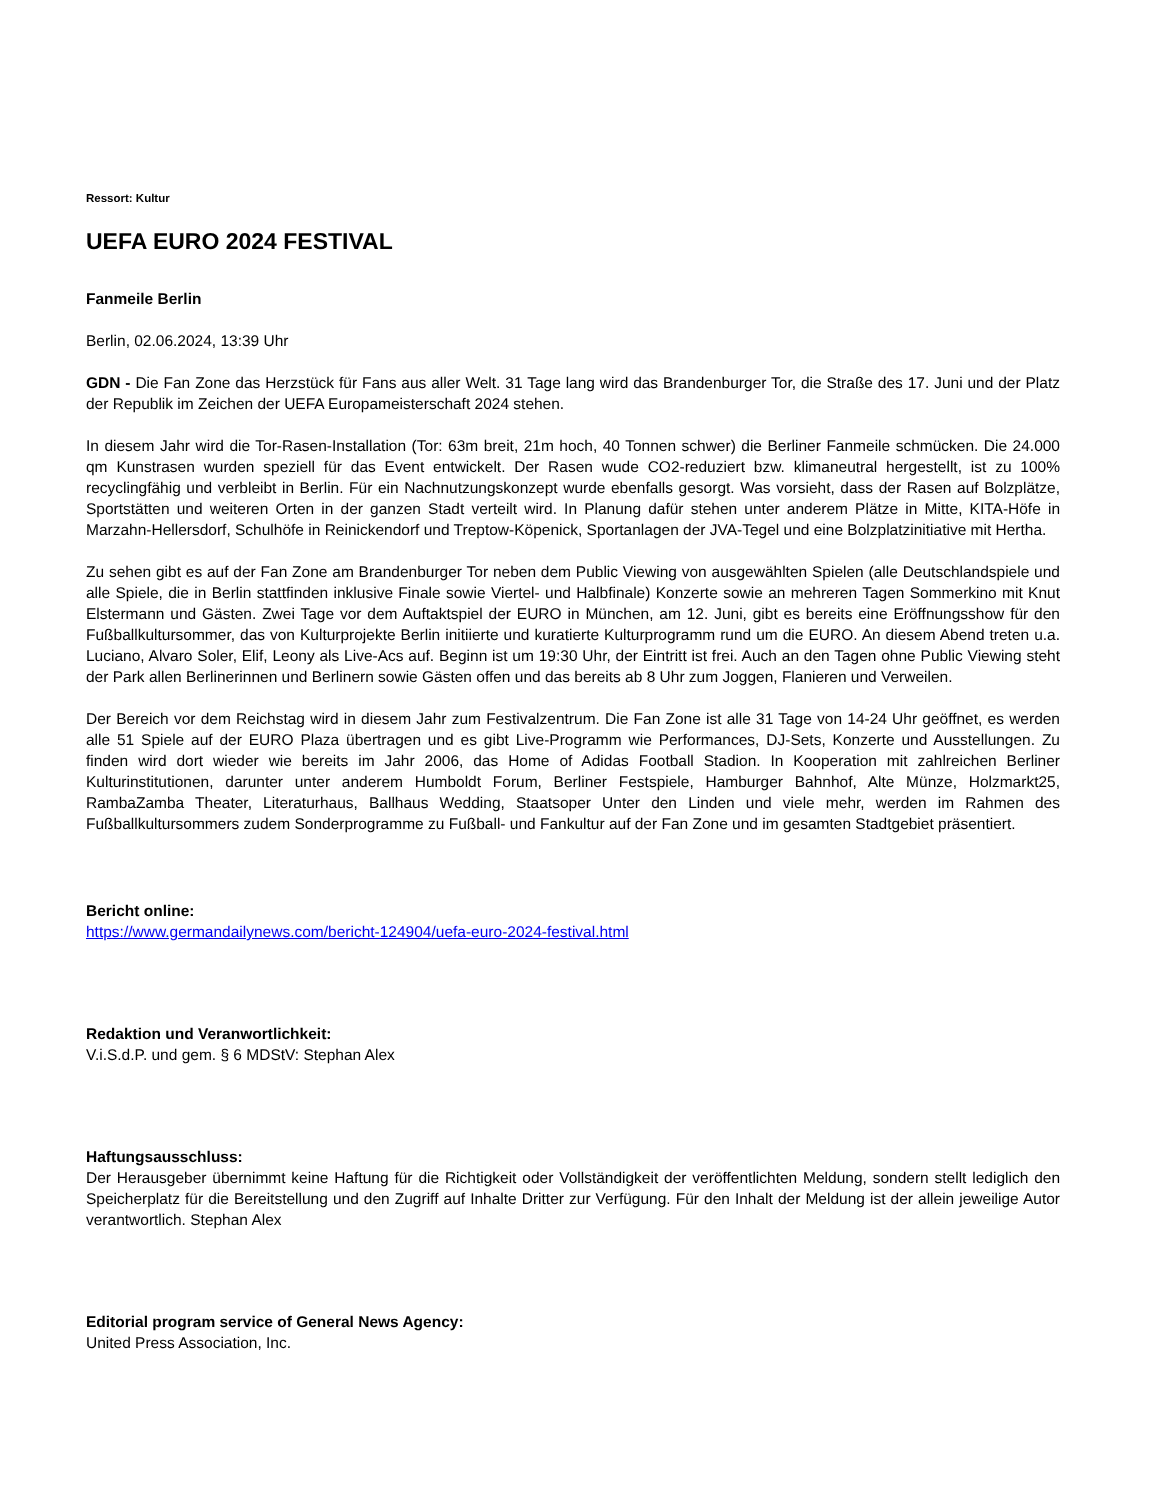Ressort: Kultur
UEFA EURO 2024 FESTIVAL
Fanmeile Berlin
Berlin, 02.06.2024, 13:39 Uhr
GDN - Die Fan Zone das Herzstück für Fans aus aller Welt. 31 Tage lang wird das Brandenburger Tor, die Straße des 17. Juni und der Platz der Republik im Zeichen der UEFA Europameisterschaft 2024 stehen.
In diesem Jahr wird die Tor-Rasen-Installation (Tor: 63m breit, 21m hoch, 40 Tonnen schwer) die Berliner Fanmeile schmücken. Die 24.000 qm Kunstrasen wurden speziell für das Event entwickelt. Der Rasen wude CO2-reduziert bzw. klimaneutral hergestellt, ist zu 100% recyclingfähig und verbleibt in Berlin. Für ein Nachnutzungskonzept wurde ebenfalls gesorgt. Was vorsieht, dass der Rasen auf Bolzplätze, Sportstätten und weiteren Orten in der ganzen Stadt verteilt wird. In Planung dafür stehen unter anderem Plätze in Mitte, KITA-Höfe in Marzahn-Hellersdorf, Schulhöfe in Reinickendorf und Treptow-Köpenick, Sportanlagen der JVA-Tegel und eine Bolzplatzinitiative mit Hertha.
Zu sehen gibt es auf der Fan Zone am Brandenburger Tor neben dem Public Viewing von ausgewählten Spielen (alle Deutschlandspiele und alle Spiele, die in Berlin stattfinden inklusive Finale sowie Viertel- und Halbfinale) Konzerte sowie an mehreren Tagen Sommerkino mit Knut Elstermann und Gästen. Zwei Tage vor dem Auftaktspiel der EURO in München, am 12. Juni, gibt es bereits eine Eröffnungsshow für den Fußballkultursommer, das von Kulturprojekte Berlin initiierte und kuratierte Kulturprogramm rund um die EURO. An diesem Abend treten u.a. Luciano, Alvaro Soler, Elif, Leony als Live-Acs auf. Beginn ist um 19:30 Uhr, der Eintritt ist frei. Auch an den Tagen ohne Public Viewing steht der Park allen Berlinerinnen und Berlinern sowie Gästen offen und das bereits ab 8 Uhr zum Joggen, Flanieren und Verweilen.
Der Bereich vor dem Reichstag wird in diesem Jahr zum Festivalzentrum. Die Fan Zone ist alle 31 Tage von 14-24 Uhr geöffnet, es werden alle 51 Spiele auf der EURO Plaza übertragen und es gibt Live-Programm wie Performances, DJ-Sets, Konzerte und Ausstellungen. Zu finden wird dort wieder wie bereits im Jahr 2006, das Home of Adidas Football Stadion. In Kooperation mit zahlreichen Berliner Kulturinstitutionen, darunter unter anderem Humboldt Forum, Berliner Festspiele, Hamburger Bahnhof, Alte Münze, Holzmarkt25, RambaZamba Theater, Literaturhaus, Ballhaus Wedding, Staatsoper Unter den Linden und viele mehr, werden im Rahmen des Fußballkultursommers zudem Sonderprogramme zu Fußball- und Fankultur auf der Fan Zone und im gesamten Stadtgebiet präsentiert.
Bericht online:
https://www.germandailynews.com/bericht-124904/uefa-euro-2024-festival.html
Redaktion und Veranwortlichkeit:
V.i.S.d.P. und gem. § 6 MDStV: Stephan Alex
Haftungsausschluss:
Der Herausgeber übernimmt keine Haftung für die Richtigkeit oder Vollständigkeit der veröffentlichten Meldung, sondern stellt lediglich den Speicherplatz für die Bereitstellung und den Zugriff auf Inhalte Dritter zur Verfügung. Für den Inhalt der Meldung ist der allein jeweilige Autor verantwortlich. Stephan Alex
Editorial program service of General News Agency:
United Press Association, Inc.